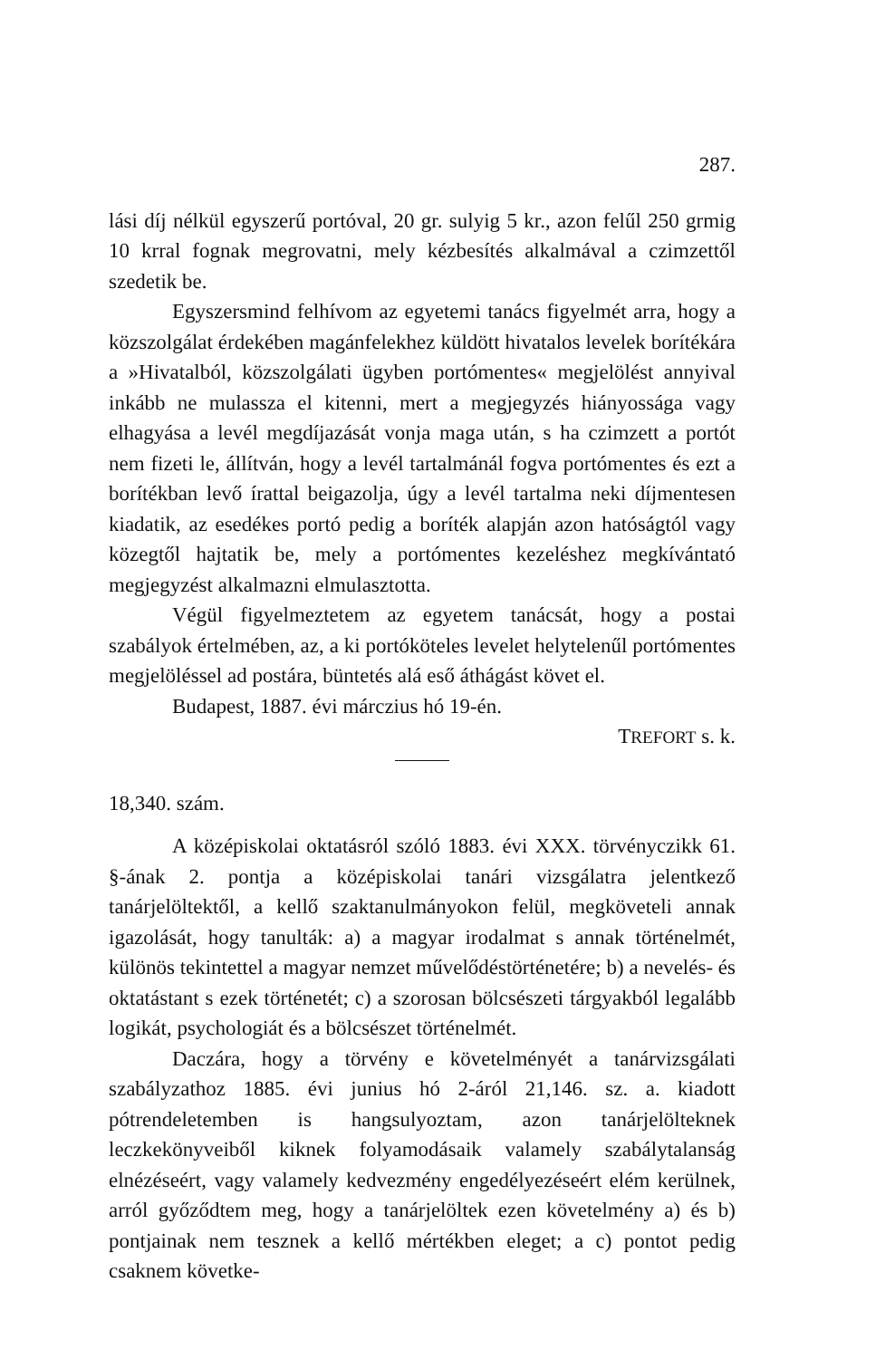287.
lási díj nélkül egyszerű portóval, 20 gr. sulyig 5 kr., azon felűl 250 grmig 10 krral fognak megrovatni, mely kézbesítés alkalmával a czimzettől szedetik be.
Egyszersmind felhívom az egyetemi tanács figyelmét arra, hogy a közszolgálat érdekében magánfelekhez küldött hivatalos levelek borítékára a »Hivatalból, közszolgálati ügyben portómentes« megjelölést annyival inkább ne mulassza el kitenni, mert a megjegyzés hiányossága vagy elhagyása a levél megdíjazását vonja maga után, s ha czimzett a portót nem fizeti le, állítván, hogy a levél tartalmánál fogva portómentes és ezt a borítékban levő írattal beigazolja, úgy a levél tartalma neki díjmentesen kiadatik, az esedékes portó pedig a boríték alapján azon hatóságtól vagy közegtől hajtatik be, mely a portómentes kezeléshez megkívántató megjegyzést alkalmazni elmulasztotta.
Végül figyelmeztetem az egyetem tanácsát, hogy a postai szabályok értelmében, az, a ki portóköteles levelet helytelenűl portómentes megjelöléssel ad postára, büntetés alá eső áthágást követ el.
Budapest, 1887. évi márczius hó 19-én.
TREFORT s. k.
18,340. szám.
A középiskolai oktatásról szóló 1883. évi XXX. törvényczikk 61. §-ának 2. pontja a középiskolai tanári vizsgálatra jelentkező tanárjelöltektől, a kellő szaktanulmányokon felül, megköveteli annak igazolását, hogy tanulták: a) a magyar irodalmat s annak történelmét, különös tekintettel a magyar nemzet művelődéstörténetére; b) a nevelés- és oktatástant s ezek történetét; c) a szorosan bölcsészeti tárgyakból legalább logikát, psychologiát és a bölcsészet történelmét.
Daczára, hogy a törvény e követelményét a tanárvizsgálati szabályzathoz 1885. évi junius hó 2-áról 21,146. sz. a. kiadott pótrendeletemben is hangsulyoztam, azon tanárjelölteknek leczkekönyveiből kiknek folyamodásaik valamely szabálytalanság elnézéseért, vagy valamely kedvezmény engedélyezéseért elém kerülnek, arról győződtem meg, hogy a tanárjelöltek ezen követelmény a) és b) pontjainak nem tesznek a kellő mértékben eleget; a c) pontot pedig csaknem követke-